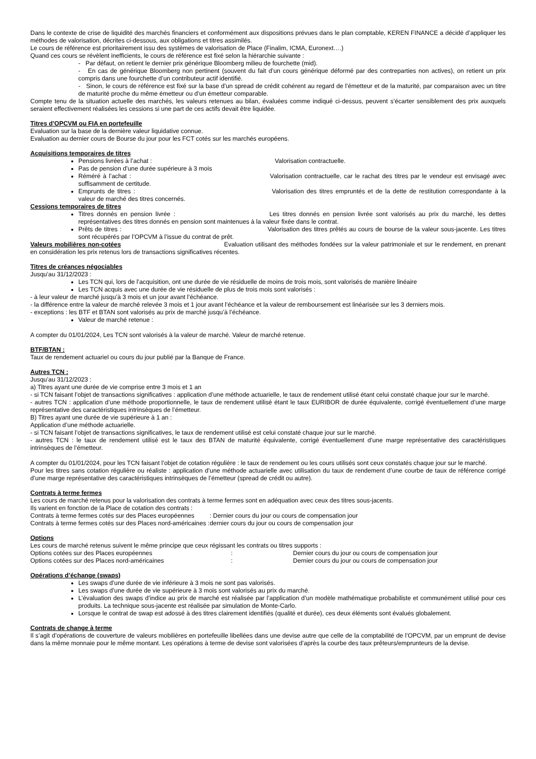Dans le contexte de crise de liquidité des marchés financiers et conformément aux dispositions prévues dans le plan comptable, KEREN FINANCE a décidé d’appliquer les méthodes de valorisation, décrites ci-dessous, aux obligations et titres assimilés.
Le cours de référence est prioritairement issu des systèmes de valorisation de Place (Finalim, ICMA, Euronext….)
Quand ces cours se révèlent inefficients, le cours de référence est fixé selon la hiérarchie suivante :
- Par défaut, on retient le dernier prix générique Bloomberg milieu de fourchette (mid).
- En cas de générique Bloomberg non pertinent (souvent du fait d’un cours générique déformé par des contreparties non actives), on retient un prix compris dans une fourchette d’un contributeur actif identifié.
- Sinon, le cours de référence est fixé sur la base d’un spread de crédit cohérent au regard de l’émetteur et de la maturité, par comparaison avec un titre de maturité proche du même émetteur ou d’un émetteur comparable.
Compte tenu de la situation actuelle des marchés, les valeurs retenues au bilan, évaluées comme indiqué ci-dessus, peuvent s’écarter sensiblement des prix auxquels seraient effectivement réalisées les cessions si une part de ces actifs devait être liquidée.
Titres d’OPCVM ou FIA en portefeuille
Evaluation sur la base de la dernière valeur liquidative connue.
Evaluation au dernier cours de Bourse du jour pour les FCT cotés sur les marchés européens.
Acquisitions temporaires de titres
Pensions livrées à l’achat : Valorisation contractuelle.
Pas de pension d’une durée supérieure à 3 mois
Réméré à l’achat : Valorisation contractuelle, car le rachat des titres par le vendeur est envisagé avec suffisamment de certitude.
Emprunts de titres : Valorisation des titres empruntés et de la dette de restitution correspondante à la valeur de marché des titres concernés.
Cessions temporaires de titres
Titres donnés en pension livrée : Les titres donnés en pension livrée sont valorisés au prix du marché, les dettes représentatives des titres donnés en pension sont maintenues à la valeur fixée dans le contrat.
Prêts de titres : Valorisation des titres prêtés au cours de bourse de la valeur sous-jacente. Les titres sont récupérés par l’OPCVM à l’issue du contrat de prêt.
Valeurs mobilières non-cotées Evaluation utilisant des méthodes fondées sur la valeur patrimoniale et sur le rendement, en prenant en considération les prix retenus lors de transactions significatives récentes.
Titres de créances négociables
Jusqu’au 31/12/2023 :
Les TCN qui, lors de l’acquisition, ont une durée de vie résiduelle de moins de trois mois, sont valorisés de manière linéaire
Les TCN acquis avec une durée de vie résiduelle de plus de trois mois sont valorisés :
- à leur valeur de marché jusqu’à 3 mois et un jour avant l’échéance.
- la différence entre la valeur de marché relevée 3 mois et 1 jour avant l’échéance et la valeur de remboursement est linéarisée sur les 3 derniers mois.
- exceptions : les BTF et BTAN sont valorisés au prix de marché jusqu’à l’échéance.
Valeur de marché retenue :
A compter du 01/01/2024, Les TCN sont valorisés à la valeur de marché. Valeur de marché retenue.
BTF/BTAN :
Taux de rendement actuariel ou cours du jour publié par la Banque de France.
Autres TCN :
Jusqu’au 31/12/2023 :
a) Titres ayant une durée de vie comprise entre 3 mois et 1 an
- si TCN faisant l’objet de transactions significatives : application d’une méthode actuarielle, le taux de rendement utilisé étant celui constaté chaque jour sur le marché.
- autres TCN : application d’une méthode proportionnelle, le taux de rendement utilisé étant le taux EURIBOR de durée équivalente, corrigé éventuellement d’une marge représentative des caractéristiques intrinsèques de l’émetteur.
B) Titres ayant une durée de vie supérieure à 1 an :
Application d’une méthode actuarielle.
- si TCN faisant l’objet de transactions significatives, le taux de rendement utilisé est celui constaté chaque jour sur le marché.
- autres TCN : le taux de rendement utilisé est le taux des BTAN de maturité équivalente, corrigé éventuellement d’une marge représentative des caractéristiques intrinsèques de l’émetteur.
A compter du 01/01/2024, pour les TCN faisant l’objet de cotation régulière : le taux de rendement ou les cours utilisés sont ceux constatés chaque jour sur le marché.
Pour les titres sans cotation régulière ou réaliste : application d’une méthode actuarielle avec utilisation du taux de rendement d’une courbe de taux de référence corrigé d’une marge représentative des caractéristiques intrinsèques de l’émetteur (spread de crédit ou autre).
Contrats à terme fermes
Les cours de marché retenus pour la valorisation des contrats à terme fermes sont en adéquation avec ceux des titres sous-jacents.
Ils varient en fonction de la Place de cotation des contrats :
Contrats à terme fermes cotés sur des Places européennes : Dernier cours du jour ou cours de compensation jour
Contrats à terme fermes cotés sur des Places nord-américaines : dernier cours du jour ou cours de compensation jour
Options
Les cours de marché retenus suivent le même principe que ceux régissant les contrats ou titres supports :
Options cotées sur des Places européennes: Dernier cours du jour ou cours de compensation jour
Options cotées sur des Places nord-américaines: Dernier cours du jour ou cours de compensation jour
Opérations d’échange (swaps)
Les swaps d’une durée de vie inférieure à 3 mois ne sont pas valorisés.
Les swaps d’une durée de vie supérieure à 3 mois sont valorisés au prix du marché.
L’évaluation des swaps d’indice au prix de marché est réalisée par l’application d’un modèle mathématique probabiliste et communément utilisé pour ces produits. La technique sous-jacente est réalisée par simulation de Monte-Carlo.
Lorsque le contrat de swap est adossé à des titres clairement identifiés (qualité et durée), ces deux éléments sont évalués globalement.
Contrats de change à terme
Il s’agit d’opérations de couverture de valeurs mobilières en portefeuille libellées dans une devise autre que celle de la comptabilité de l’OPCVM, par un emprunt de devise dans la même monnaie pour le même montant. Les opérations à terme de devise sont valorisées d’après la courbe des taux prêteurs/emprunteurs de la devise.